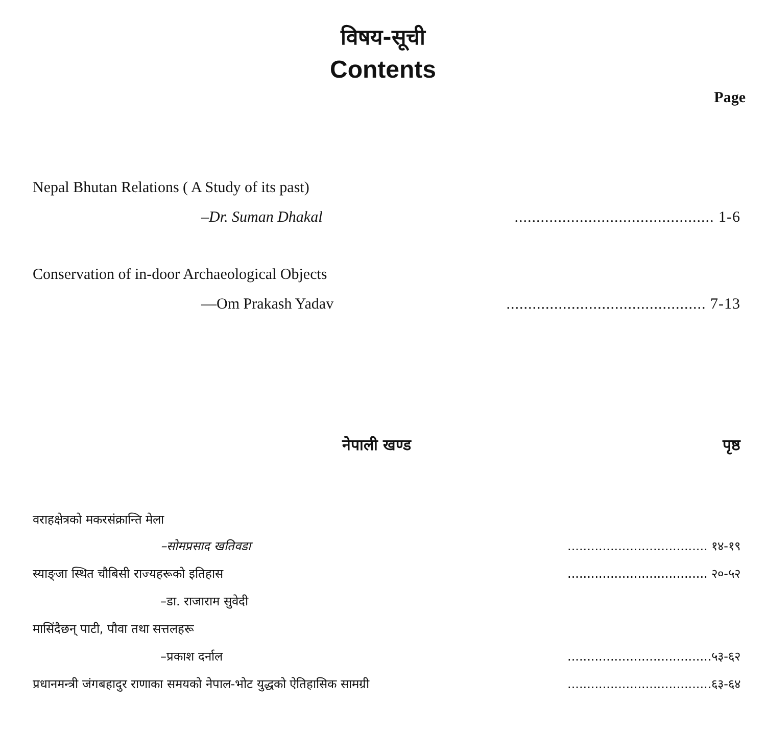विषय-सूची
Contents
Page
Nepal Bhutan Relations ( A Study of its past)
–Dr. Suman Dhakal.............................................. 1-6
Conservation of in-door Archaeological Objects
—Om Prakash Yadav.............................................. 7-13
नेपाली खण्ड पृष्ठ
वराहक्षेत्रको मकरसंक्रान्ति मेला
–सोमप्रसाद खतिवडा.................................... १४-१९
स्याङ्जा स्थित चौबिसी राज्यहरूको इतिहास.................................... २०-५२
–डा. राजाराम सुवेदी
मासिंदैछन् पाटी, पौवा तथा सत्तलहरू
–प्रकाश दर्नाल.....................................५३-६२
प्रधानमन्त्री जंगबहादुर राणाका समयको नेपाल-भोट युद्धको ऐतिहासिक सामग्री.....................................६३-६४